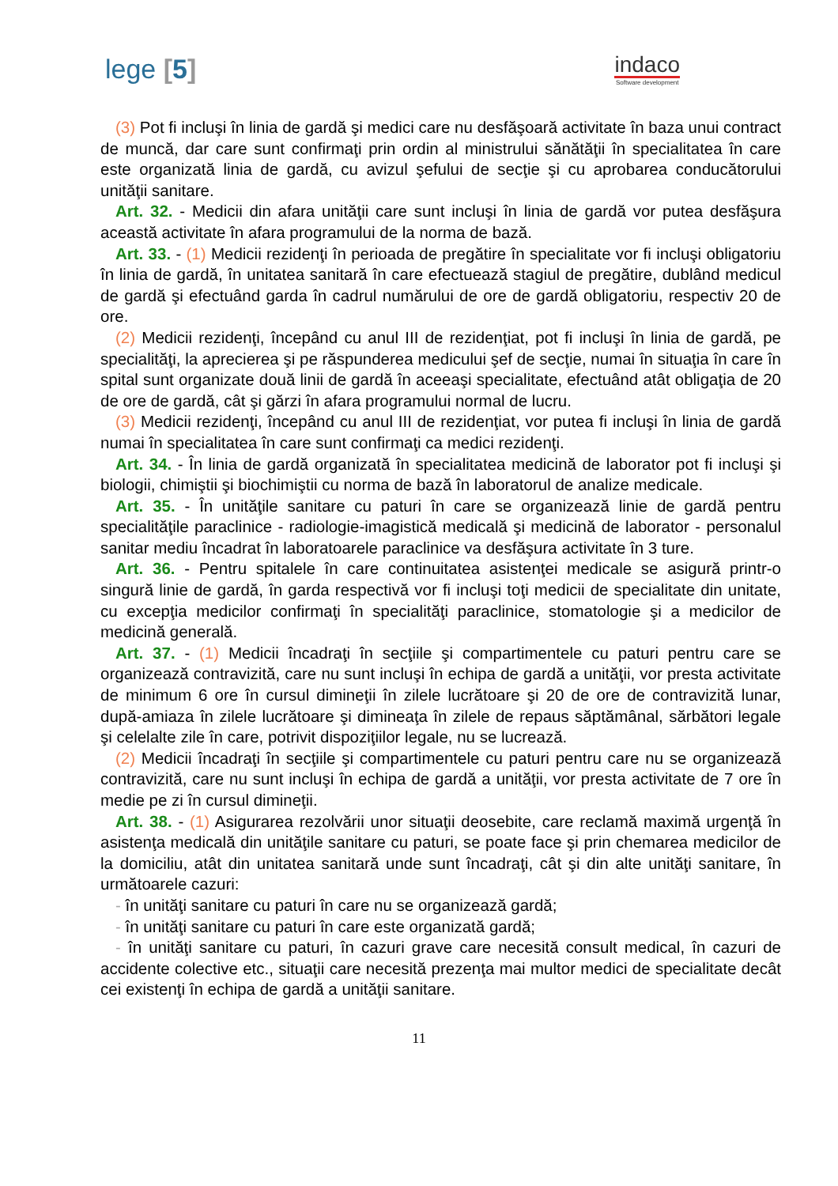lege [5]
indaco
Software development
(3) Pot fi incluşi în linia de gardă şi medici care nu desfăşoară activitate în baza unui contract de muncă, dar care sunt confirmaţi prin ordin al ministrului sănătăţii în specialitatea în care este organizată linia de gardă, cu avizul şefului de secţie şi cu aprobarea conducătorului unităţii sanitare.
Art. 32. - Medicii din afara unităţii care sunt incluşi în linia de gardă vor putea desfăşura această activitate în afara programului de la norma de bază.
Art. 33. - (1) Medicii rezidenţi în perioada de pregătire în specialitate vor fi incluşi obligatoriu în linia de gardă, în unitatea sanitară în care efectuează stagiul de pregătire, dublând medicul de gardă şi efectuând garda în cadrul numărului de ore de gardă obligatoriu, respectiv 20 de ore.
(2) Medicii rezidenţi, începând cu anul III de rezidenţiat, pot fi incluşi în linia de gardă, pe specialităţi, la aprecierea şi pe răspunderea medicului şef de secţie, numai în situaţia în care în spital sunt organizate două linii de gardă în aceeaşi specialitate, efectuând atât obligaţia de 20 de ore de gardă, cât şi gărzi în afara programului normal de lucru.
(3) Medicii rezidenţi, începând cu anul III de rezidenţiat, vor putea fi incluşi în linia de gardă numai în specialitatea în care sunt confirmaţi ca medici rezidenţi.
Art. 34. - În linia de gardă organizată în specialitatea medicină de laborator pot fi incluşi şi biologii, chimiştii şi biochimiştii cu norma de bază în laboratorul de analize medicale.
Art. 35. - În unităţile sanitare cu paturi în care se organizează linie de gardă pentru specialităţile paraclinice - radiologie-imagistică medicală şi medicină de laborator - personalul sanitar mediu încadrat în laboratoarele paraclinice va desfăşura activitate în 3 ture.
Art. 36. - Pentru spitalele în care continuitatea asistenţei medicale se asigură printr-o singură linie de gardă, în garda respectivă vor fi incluşi toţi medicii de specialitate din unitate, cu excepţia medicilor confirmaţi în specialităţi paraclinice, stomatologie şi a medicilor de medicină generală.
Art. 37. - (1) Medicii încadraţi în secţiile şi compartimentele cu paturi pentru care se organizează contravizită, care nu sunt incluşi în echipa de gardă a unităţii, vor presta activitate de minimum 6 ore în cursul dimineţii în zilele lucrătoare şi 20 de ore de contravizită lunar, după-amiaza în zilele lucrătoare şi dimineaţa în zilele de repaus săptămânal, sărbători legale şi celelalte zile în care, potrivit dispoziţiilor legale, nu se lucrează.
(2) Medicii încadraţi în secţiile şi compartimentele cu paturi pentru care nu se organizează contravizită, care nu sunt incluşi în echipa de gardă a unităţii, vor presta activitate de 7 ore în medie pe zi în cursul dimineţii.
Art. 38. - (1) Asigurarea rezolvării unor situaţii deosebite, care reclamă maximă urgenţă în asistenţa medicală din unităţile sanitare cu paturi, se poate face şi prin chemarea medicilor de la domiciliu, atât din unitatea sanitară unde sunt încadraţi, cât şi din alte unităţi sanitare, în următoarele cazuri:
- în unităţi sanitare cu paturi în care nu se organizează gardă;
- în unităţi sanitare cu paturi în care este organizată gardă;
- în unităţi sanitare cu paturi, în cazuri grave care necesită consult medical, în cazuri de accidente colective etc., situaţii care necesită prezenţa mai multor medici de specialitate decât cei existenţi în echipa de gardă a unităţii sanitare.
11